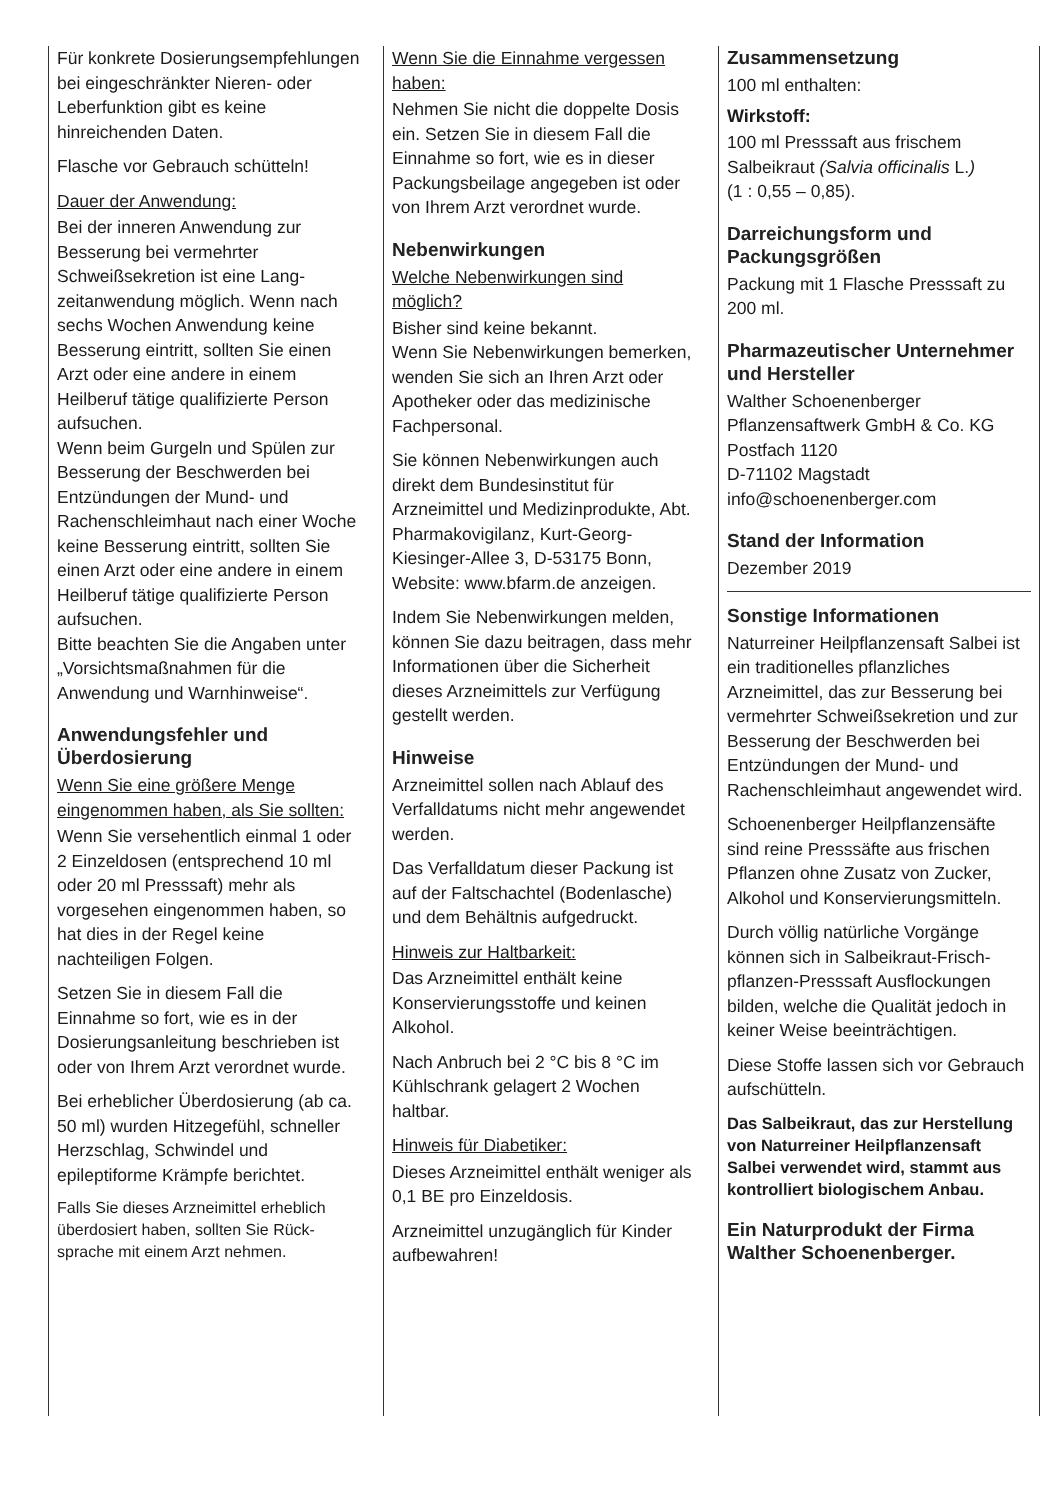Für konkrete Dosierungs­empfehlungen bei eingeschränkter Nieren- oder Leberfunktion gibt es keine hinreichenden Daten.
Flasche vor Gebrauch schütteln!
Dauer der Anwendung:
Bei der inneren Anwendung zur Besserung bei vermehrter Schweißsekretion ist eine Lang­zeitanwendung möglich. Wenn nach sechs Wochen Anwendung keine Besserung eintritt, sollten Sie einen Arzt oder eine andere in einem Heilberuf tätige qualifizierte Person aufsuchen.
Wenn beim Gurgeln und Spülen zur Besserung der Beschwerden bei Entzündungen der Mund- und Rachenschleimhaut nach einer Woche keine Besserung eintritt, sollten Sie einen Arzt oder eine andere in einem Heilberuf tätige qualifizierte Person aufsuchen.
Bitte beachten Sie die Angaben unter „Vorsichtsmaßnahmen für die Anwendung und Warnhin­weise“.
Anwendungsfehler und Überdosierung
Wenn Sie eine größere Menge eingenommen haben, als Sie sollten:
Wenn Sie versehentlich einmal 1 oder 2 Einzeldosen (ent­sprechend 10 ml oder 20 ml Presssaft) mehr als vorgesehen eingenommen haben, so hat dies in der Regel keine nachteiligen Folgen.
Setzen Sie in diesem Fall die Einnahme so fort, wie es in der Dosierungsanleitung beschrieben ist oder von Ihrem Arzt verordnet wurde.
Bei erheblicher Überdosierung (ab ca. 50 ml) wurden Hitzegefühl, schneller Herzschlag, Schwindel und epileptiforme Krämpfe berichtet.
Falls Sie dieses Arzneimittel erheblich überdosiert haben, sollten Sie Rück­sprache mit einem Arzt nehmen.
Wenn Sie die Einnahme vergessen haben:
Nehmen Sie nicht die doppelte Dosis ein. Setzen Sie in diesem Fall die Einnahme so fort, wie es in dieser Packungsbeilage angegeben ist oder von Ihrem Arzt verordnet wurde.
Nebenwirkungen
Welche Nebenwirkungen sind möglich?
Bisher sind keine bekannt.
Wenn Sie Nebenwirkungen be­merken, wenden Sie sich an Ihren Arzt oder Apotheker oder das medizinische Fachpersonal.
Sie können Nebenwirkungen auch direkt dem Bundesinstitut für Arzneimittel und Medizinprodukte, Abt. Pharmakovigilanz, Kurt-Georg-Kiesinger-Allee 3, D-53175 Bonn,
Website: www.bfarm.de anzeigen.
Indem Sie Nebenwirkungen melden, können Sie dazu bei­tragen, dass mehr Informatio­nen über die Sicherheit dieses Arzneimittels zur Verfügung gestellt werden.
Hinweise
Arzneimittel sollen nach Ablauf des Verfalldatums nicht mehr an­gewendet werden.
Das Verfalldatum dieser Packung ist auf der Faltschachtel (Boden­lasche) und dem Behältnis auf­gedruckt.
Hinweis zur Haltbarkeit:
Das Arzneimittel enthält keine Konservierungsstoffe und keinen Alkohol.
Nach Anbruch bei 2 °C bis 8 °C im Kühlschrank gelagert 2 Wochen haltbar.
Hinweis für Diabetiker:
Dieses Arzneimittel enthält weniger als 0,1 BE pro Einzeldosis.
Arzneimittel unzugänglich für Kinder aufbewahren!
Zusammensetzung
100 ml enthalten:
Wirkstoff:
100 ml Presssaft aus frischem Salbeikraut (Salvia officinalis L.)
(1 : 0,55 – 0,85).
Darreichungsform und Packungsgrößen
Packung mit 1 Flasche Presssaft zu 200 ml.
Pharmazeutischer Unternehmer und Hersteller
Walther Schoenenberger Pflanzensaftwerk GmbH & Co. KG Postfach 1120
D-71102 Magstadt
info@schoenenberger.com
Stand der Information
Dezember 2019
Sonstige Informationen
Naturreiner Heilpflanzensaft Salbei ist ein traditionelles pflanzliches Arzneimittel, das zur Besserung bei vermehr­ter Schweißsekretion und zur Besserung der Beschwerden bei Entzündungen der Mund- und Rachenschleimhaut angewendet wird.
Schoenenberger Heilpflanzensäfte sind reine Presssäfte aus frischen Pflanzen ohne Zusatz von Zucker, Alkohol und Konservierungs­mitteln.
Durch völlig natürliche Vorgänge können sich in Salbeikraut-Frisch­pflanzen-Presssaft Ausflockungen bilden, welche die Qualität jedoch in keiner Weise beeinträchtigen.
Diese Stoffe lassen sich vor Gebrauch aufschütteln.
Das Salbeikraut, das zur Herstellung von Naturreiner Heilpflanzensaft Salbei verwendet wird, stammt aus kontrolliert biologischem Anbau.
Ein Naturprodukt der Firma Walther Schoenenberger.